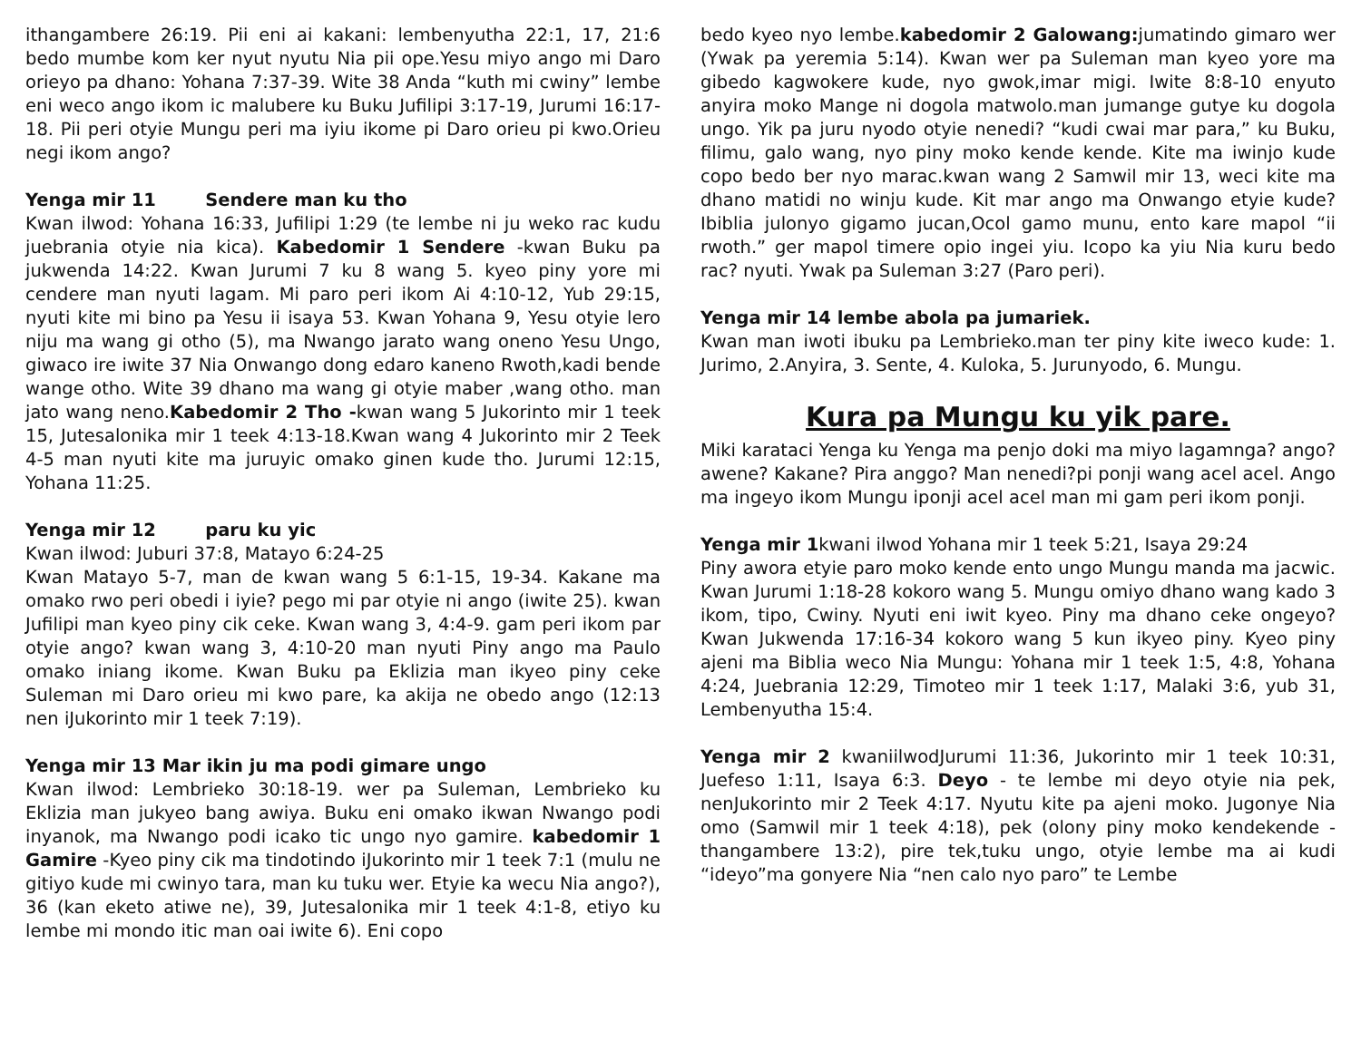ithangambere 26:19. Pii eni ai kakani: lembenyutha 22:1, 17, 21:6 bedo mumbe kom ker nyut nyutu Nia pii ope.Yesu miyo ango mi Daro orieyo pa dhano: Yohana 7:37-39. Wite 38 Anda “kuth mi cwiny” lembe eni weco ango ikom ic malubere ku Buku Jufilipi 3:17-19, Jurumi 16:17-18. Pii peri otyie Mungu peri ma iyiu ikome pi Daro orieu pi kwo.Orieu negi ikom ango?
Yenga mir 11 Sendere man ku tho
Kwan ilwod: Yohana 16:33, Jufilipi 1:29 (te lembe ni ju weko rac kudu juebrania otyie nia kica). Kabedomir 1 Sendere -kwan Buku pa jukwenda 14:22. Kwan Jurumi 7 ku 8 wang 5. kyeo piny yore mi cendere man nyuti lagam. Mi paro peri ikom Ai 4:10-12, Yub 29:15, nyuti kite mi bino pa Yesu ii isaya 53. Kwan Yohana 9, Yesu otyie lero niju ma wang gi otho (5), ma Nwango jarato wang oneno Yesu Ungo, giwaco ire iwite 37 Nia Onwango dong edaro kaneno Rwoth,kadi bende wange otho. Wite 39 dhano ma wang gi otyie maber ,wang otho. man jato wang neno.Kabedomir 2 Tho -kwan wang 5 Jukorinto mir 1 teek 15, Jutesalonika mir 1 teek 4:13-18.Kwan wang 4 Jukorinto mir 2 Teek 4-5 man nyuti kite ma juruyic omako ginen kude tho. Jurumi 12:15, Yohana 11:25.
Yenga mir 12 paru ku yic
Kwan ilwod: Juburi 37:8, Matayo 6:24-25
Kwan Matayo 5-7, man de kwan wang 5 6:1-15, 19-34. Kakane ma omako rwo peri obedi i iyie? pego mi par otyie ni ango (iwite 25). kwan Jufilipi man kyeo piny cik ceke. Kwan wang 3, 4:4-9. gam peri ikom par otyie ango? kwan wang 3, 4:10-20 man nyuti Piny ango ma Paulo omako iniang ikome. Kwan Buku pa Eklizia man ikyeo piny ceke Suleman mi Daro orieu mi kwo pare, ka akija ne obedo ango (12:13 nen iJukorinto mir 1 teek 7:19).
Yenga mir 13 Mar ikin ju ma podi gimare ungo
Kwan ilwod: Lembrieko 30:18-19. wer pa Suleman, Lembrieko ku Eklizia man jukyeo bang awiya. Buku eni omako ikwan Nwango podi inyanok, ma Nwango podi icako tic ungo nyo gamire. kabedomir 1 Gamire -Kyeo piny cik ma tindotindo iJukorinto mir 1 teek 7:1 (mulu ne gitiyo kude mi cwinyo tara, man ku tuku wer. Etyie ka wecu Nia ango?), 36 (kan eketo atiwe ne), 39, Jutesalonika mir 1 teek 4:1-8, etiyo ku lembe mi mondo itic man oai iwite 6). Eni copo
bedo kyeo nyo lembe.kabedomir 2 Galowang: jumatindo gimaro wer (Ywak pa yeremia 5:14). Kwan wer pa Suleman man kyeo yore ma gibedo kagwokere kude, nyo gwok,imar migi. Iwite 8:8-10 enyuto anyira moko Mange ni dogola matwolo.man jumange gutye ku dogola ungo. Yik pa juru nyodo otyie nenedi? “kudi cwai mar para,” ku Buku, filimu, galo wang, nyo piny moko kende kende. Kite ma iwinjo kude copo bedo ber nyo marac.kwan wang 2 Samwil mir 13, weci kite ma dhano matidi no winju kude. Kit mar ango ma Onwango etyie kude? Ibiblia julonyo gigamo jucan,Ocol gamo munu, ento kare mapol “ii rwoth.” ger mapol timere opio ingei yiu. Icopo ka yiu Nia kuru bedo rac? nyuti. Ywak pa Suleman 3:27 (Paro peri).
Yenga mir 14 lembe abola pa jumariek.
Kwan man iwoti ibuku pa Lembrieko.man ter piny kite iweco kude: 1. Jurimo, 2.Anyira, 3. Sente, 4. Kuloka, 5. Jurunyodo, 6. Mungu.
Kura pa Mungu ku yik pare.
Miki karataci Yenga ku Yenga ma penjo doki ma miyo lagamnga? ango? awene? Kakane? Pira anggo? Man nenedi?pi ponji wang acel acel. Ango ma ingeyo ikom Mungu iponji acel acel man mi gam peri ikom ponji.
Yenga mir 1kwani ilwod Yohana mir 1 teek 5:21, Isaya 29:24
Piny awora etyie paro moko kende ento ungo Mungu manda ma jacwic. Kwan Jurumi 1:18-28 kokoro wang 5. Mungu omiyo dhano wang kado 3 ikom, tipo, Cwiny. Nyuti eni iwit kyeo. Piny ma dhano ceke ongeyo? Kwan Jukwenda 17:16-34 kokoro wang 5 kun ikyeo piny. Kyeo piny ajeni ma Biblia weco Nia Mungu: Yohana mir 1 teek 1:5, 4:8, Yohana 4:24, Juebrania 12:29, Timoteo mir 1 teek 1:17, Malaki 3:6, yub 31, Lembenyutha 15:4.
Yenga mir 2 kwaniilwodJurumi 11:36, Jukorinto mir 1 teek 10:31, Juefeso 1:11, Isaya 6:3. Deyo - te lembe mi deyo otyie nia pek, nenJukorinto mir 2 Teek 4:17. Nyutu kite pa ajeni moko. Jugonye Nia omo (Samwil mir 1 teek 4:18), pek (olony piny moko kendekende -thangambere 13:2), pire tek,tuku ungo, otyie lembe ma ai kudi “ideyo”ma gonyere Nia “nen calo nyo paro” te Lembe